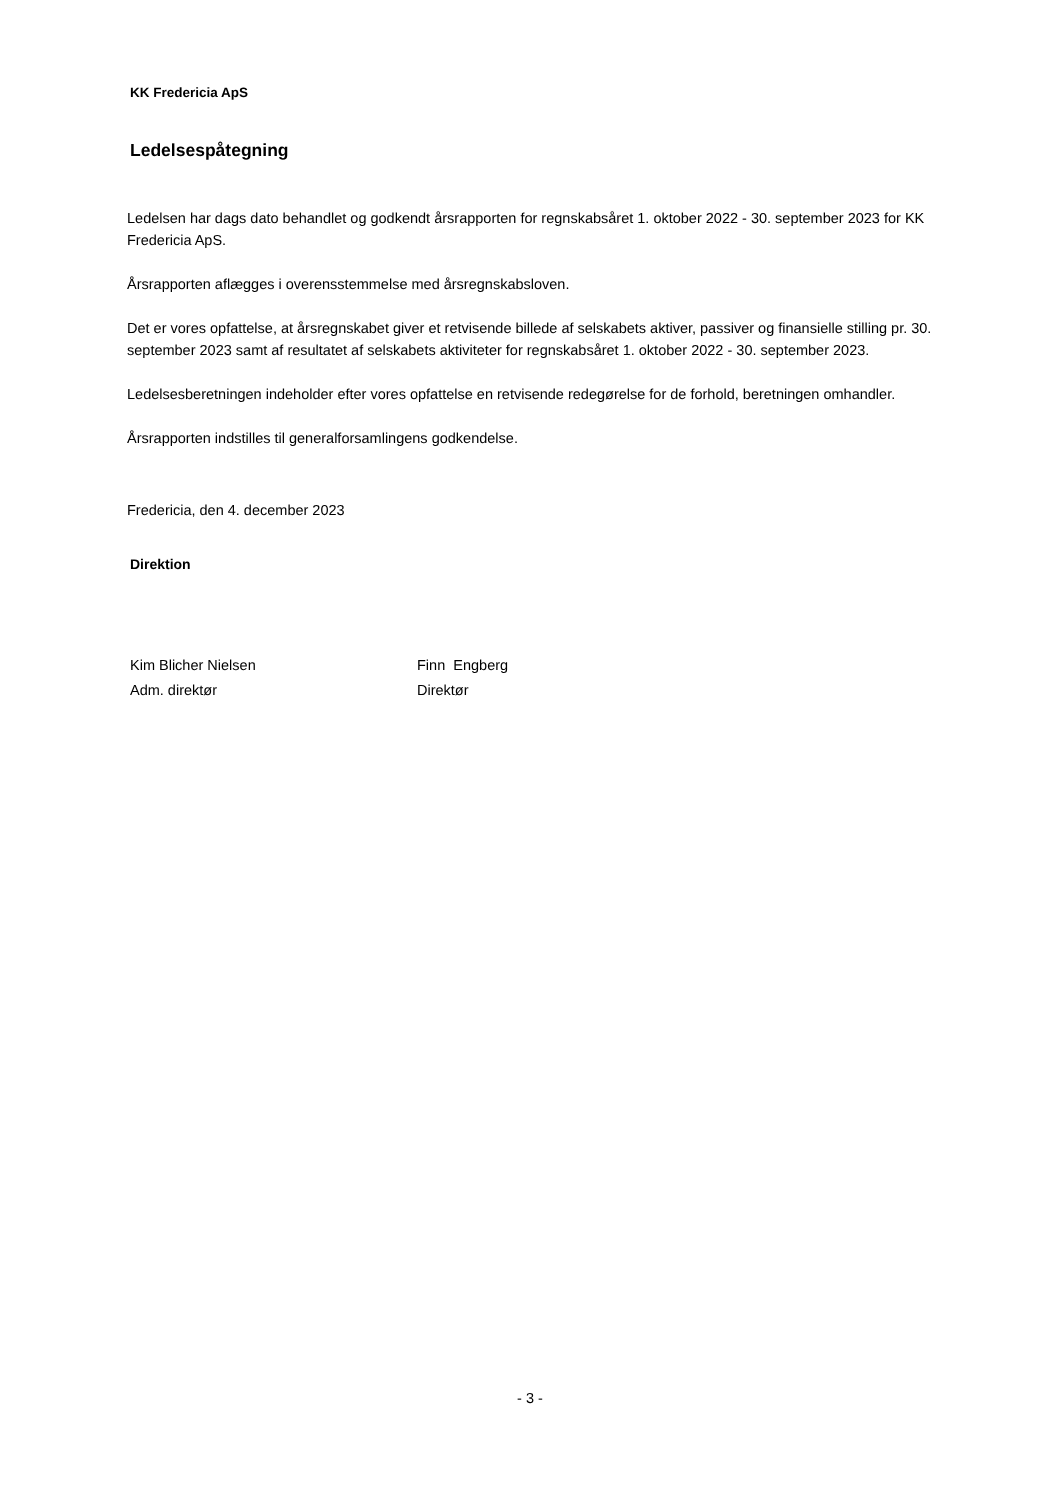KK Fredericia ApS
Ledelsespåtegning
Ledelsen har dags dato behandlet og godkendt årsrapporten for regnskabsåret 1. oktober 2022 - 30. september 2023 for KK Fredericia ApS.
Årsrapporten aflægges i overensstemmelse med årsregnskabsloven.
Det er vores opfattelse, at årsregnskabet giver et retvisende billede af selskabets aktiver, passiver og finansielle stilling pr. 30. september 2023 samt af resultatet af selskabets aktiviteter for regnskabsåret 1. oktober 2022 - 30. september 2023.
Ledelsesberetningen indeholder efter vores opfattelse en retvisende redegørelse for de forhold, beretningen omhandler.
Årsrapporten indstilles til generalforsamlingens godkendelse.
Fredericia, den 4. december 2023
Direktion
Kim Blicher Nielsen
Adm. direktør
Finn Engberg
Direktør
- 3 -